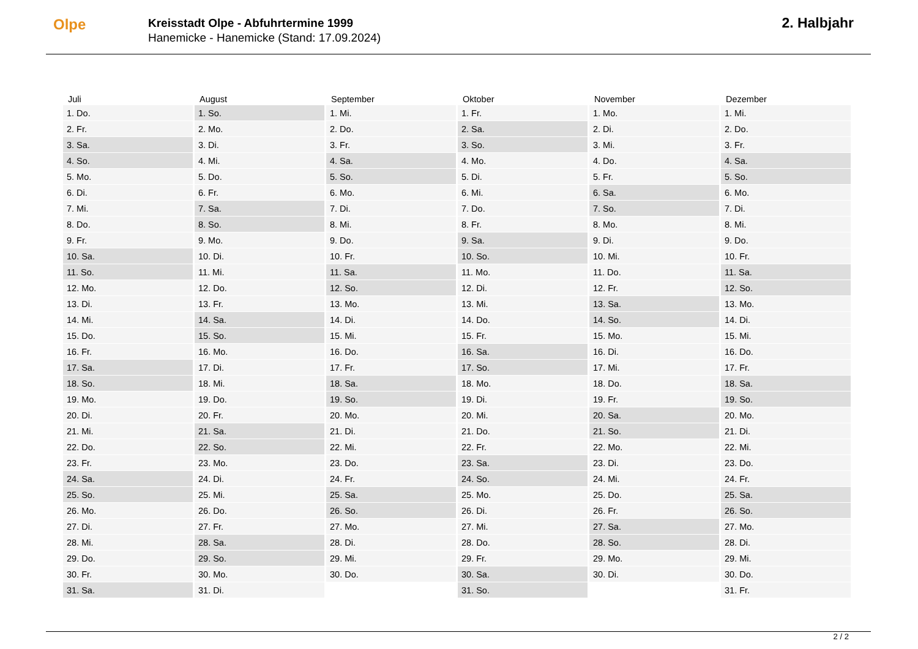Olpe
Kreisstadt Olpe - Abfuhrtermine 1999
Hanemicke - Hanemicke (Stand: 17.09.2024)
2. Halbjahr
| Juli | August | September | Oktober | November | Dezember |
| --- | --- | --- | --- | --- | --- |
| 1. Do. | 1. So. | 1. Mi. | 1. Fr. | 1. Mo. | 1. Mi. |
| 2. Fr. | 2. Mo. | 2. Do. | 2. Sa. | 2. Di. | 2. Do. |
| 3. Sa. | 3. Di. | 3. Fr. | 3. So. | 3. Mi. | 3. Fr. |
| 4. So. | 4. Mi. | 4. Sa. | 4. Mo. | 4. Do. | 4. Sa. |
| 5. Mo. | 5. Do. | 5. So. | 5. Di. | 5. Fr. | 5. So. |
| 6. Di. | 6. Fr. | 6. Mo. | 6. Mi. | 6. Sa. | 6. Mo. |
| 7. Mi. | 7. Sa. | 7. Di. | 7. Do. | 7. So. | 7. Di. |
| 8. Do. | 8. So. | 8. Mi. | 8. Fr. | 8. Mo. | 8. Mi. |
| 9. Fr. | 9. Mo. | 9. Do. | 9. Sa. | 9. Di. | 9. Do. |
| 10. Sa. | 10. Di. | 10. Fr. | 10. So. | 10. Mi. | 10. Fr. |
| 11. So. | 11. Mi. | 11. Sa. | 11. Mo. | 11. Do. | 11. Sa. |
| 12. Mo. | 12. Do. | 12. So. | 12. Di. | 12. Fr. | 12. So. |
| 13. Di. | 13. Fr. | 13. Mo. | 13. Mi. | 13. Sa. | 13. Mo. |
| 14. Mi. | 14. Sa. | 14. Di. | 14. Do. | 14. So. | 14. Di. |
| 15. Do. | 15. So. | 15. Mi. | 15. Fr. | 15. Mo. | 15. Mi. |
| 16. Fr. | 16. Mo. | 16. Do. | 16. Sa. | 16. Di. | 16. Do. |
| 17. Sa. | 17. Di. | 17. Fr. | 17. So. | 17. Mi. | 17. Fr. |
| 18. So. | 18. Mi. | 18. Sa. | 18. Mo. | 18. Do. | 18. Sa. |
| 19. Mo. | 19. Do. | 19. So. | 19. Di. | 19. Fr. | 19. So. |
| 20. Di. | 20. Fr. | 20. Mo. | 20. Mi. | 20. Sa. | 20. Mo. |
| 21. Mi. | 21. Sa. | 21. Di. | 21. Do. | 21. So. | 21. Di. |
| 22. Do. | 22. So. | 22. Mi. | 22. Fr. | 22. Mo. | 22. Mi. |
| 23. Fr. | 23. Mo. | 23. Do. | 23. Sa. | 23. Di. | 23. Do. |
| 24. Sa. | 24. Di. | 24. Fr. | 24. So. | 24. Mi. | 24. Fr. |
| 25. So. | 25. Mi. | 25. Sa. | 25. Mo. | 25. Do. | 25. Sa. |
| 26. Mo. | 26. Do. | 26. So. | 26. Di. | 26. Fr. | 26. So. |
| 27. Di. | 27. Fr. | 27. Mo. | 27. Mi. | 27. Sa. | 27. Mo. |
| 28. Mi. | 28. Sa. | 28. Di. | 28. Do. | 28. So. | 28. Di. |
| 29. Do. | 29. So. | 29. Mi. | 29. Fr. | 29. Mo. | 29. Mi. |
| 30. Fr. | 30. Mo. | 30. Do. | 30. Sa. | 30. Di. | 30. Do. |
| 31. Sa. | 31. Di. | | 31. So. | | 31. Fr. |
2 / 2